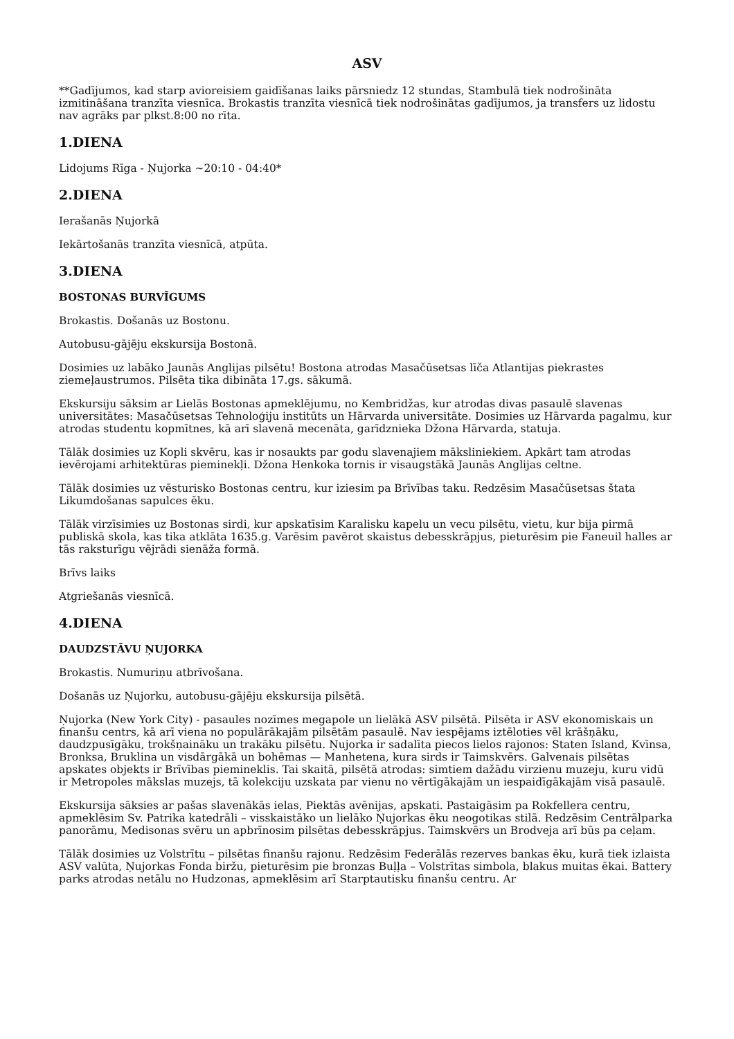ASV
**Gadījumos, kad starp avioreisiem gaidīšanas laiks pārsniedz 12 stundas, Stambulā tiek nodrošināta izmitināšana tranzīta viesnīca. Brokastis tranzīta viesnīcā tiek nodrošinātas gadījumos, ja transfers uz lidostu nav agrāks par plkst.8:00 no rīta.
1.DIENA
Lidojums Rīga - Ņujorka ~20:10 - 04:40*
2.DIENA
Ierašanās Ņujorkā
Iekārtošanās tranzīta viesnīcā, atpūta.
3.DIENA
BOSTONAS BURVĪGUMS
Brokastis. Došanās uz Bostonu.
Autobusu-gājēju ekskursija Bostonā.
Dosimies uz labāko Jaunās Anglijas pilsētu! Bostona atrodas Masačūsetsas līča Atlantijas piekrastes ziemeļaustrumos. Pilsēta tika dibināta 17.gs. sākumā.
Ekskursiju sāksim ar Lielās Bostonas apmeklējumu, no Kembridžas, kur atrodas divas pasaulē slavenas universitātes: Masačūsetsas Tehnoloģiju institūts un Hārvarda universitāte. Dosimies uz Hārvarda pagalmu, kur atrodas studentu kopmītnes, kā arī slavenā mecenāta, garīdznieka Džona Hārvarda, statuja.
Tālāk dosimies uz Kopli skvēru, kas ir nosaukts par godu slavenajiem māksliniekiem. Apkārt tam atrodas ievērojami arhitektūras pieminekļi. Džona Henkoka tornis ir visaugstākā Jaunās Anglijas celtne.
Tālāk dosimies uz vēsturisko Bostonas centru, kur iziesim pa Brīvības taku. Redzēsim Masačūsetsas štata Likumdošanas sapulces ēku.
Tālāk virzīsimies uz Bostonas sirdi, kur apskatīsim Karalisku kapelu un vecu pilsētu, vietu, kur bija pirmā publiskā skola, kas tika atklāta 1635.g. Varēsim pavērot skaistus debesskrāpjus, pieturēsim pie Faneuil halles ar tās raksturīgu vējrādi sienāža formā.
Brīvs laiks
Atgriešanās viesnīcā.
4.DIENA
DAUDZSTĀVU ŅUJORKA
Brokastis. Numuriņu atbrīvošana.
Došanās uz Ņujorku, autobusu-gājēju ekskursija pilsētā.
Ņujorka (New York City) - pasaules nozīmes megapole un lielākā ASV pilsētā. Pilsēta ir ASV ekonomiskais un finanšu centrs, kā arī viena no populārākajām pilsētām pasaulē. Nav iespējams iztēloties vēl krāšņāku, daudzpusīgāku, trokšņaināku un trakāku pilsētu. Ņujorka ir sadalīta piecos lielos rajonos: Staten Island, Kvīnsa, Bronksa, Bruklina un visdārgākā un bohēmas — Manhetena, kura sirds ir Taimskvērs. Galvenais pilsētas apskates objekts ir Brīvības piemineklis. Tai skaitā, pilsētā atrodas: simtiem dažādu virzienu muzeju, kuru vidū ir Metropoles mākslas muzejs, tā kolekciju uzskata par vienu no vērtīgākajām un iespaidīgākajām visā pasaulē.
Ekskursija sāksies ar pašas slavenākās ielas, Piektās avēnijas, apskati. Pastaigāsim pa Rokfellera centru, apmeklēsim Sv. Patrika katedrāli – visskaistāko un lielāko Ņujorkas ēku neogotikas stilā. Redzēsim Centrālparka panorāmu, Medisonas svēru un apbrīnosim pilsētas debesskrāpjus. Taimskvērs un Brodveja arī būs pa ceļam.
Tālāk dosimies uz Volstrītu – pilsētas finanšu rajonu. Redzēsim Federālās rezerves bankas ēku, kurā tiek izlaista ASV valūta, Ņujorkas Fonda biržu, pieturēsim pie bronzas Buļļa – Volstrītas simbola, blakus muitas ēkai. Battery parks atrodas netālu no Hudzonas, apmeklēsim arī Starptautisku finanšu centru. Ar